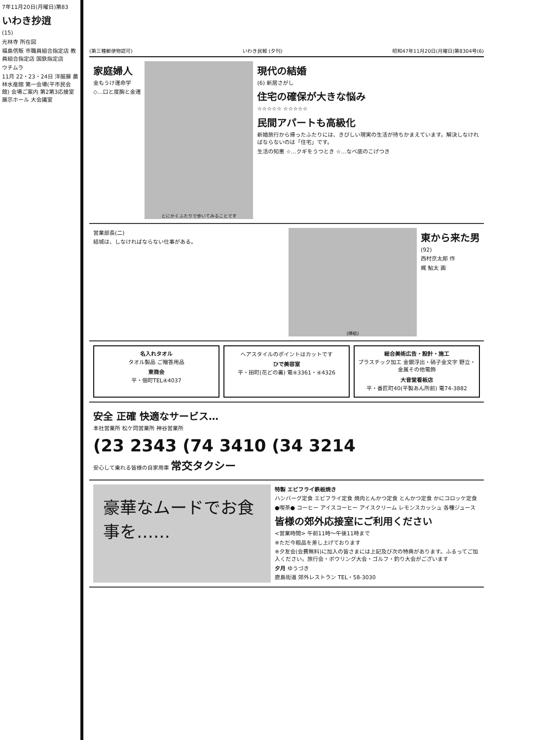7年11月20日(月曜日)第83
いわき抄逍
(15)
光林寺 所在図
福島信販 市職員組合指定店 教員組合指定店 国鉄指定店
ウチムラ
11月 22・23・24日 洋服展 農林水産館 第一会場(平市民会館) 会場ご案内 第2第3応接室 展示ホール 大会議室
(第三種郵便物認可) いわき民報 (夕刊) 昭和47年11月20日(月曜日)第8304号(6)
家庭婦人
金もうけ運命学
◇…口と度胸と金運
とにかくふたりで歩いてみることです
現代の結婚
(6) 新居さがし
住宅の確保が大きな悩み
☆☆☆☆☆ ☆☆☆☆☆
民間アパートも高級化
新婚旅行から帰ったふたりには、きびしい現実の生活が待ちかまえています。解決しなければならないのは「住宅」です。
生活の知恵 ☆…クギをうつとき ☆…なべ底のこげつき
営業部長(二)
結城は、しなければならない仕事がある。
(挿絵)
東から来た男
(92)
西村京太郎 作
梶 鮎太 画
名入れタオル
タオル製品 ご贈答用品
東商会
平・佃町TEL④4037
ヘアスタイルのポイントはカットです
ひで美容室
平・田町(花どの裏) 電④3361・④4326
総合美術広告・設計・施工
プラスチック加工 金銀浮出・硝子金文字 野立・金属その他電飾
大音堂看板店
平・番匠町40(平製あん所前) 電74-3882
安全 正確 快適なサービス…
本社営業所 松ケ岡営業所 神谷営業所
(23 2343 (74 3410 (34 3214
安心して乗れる皆様の自家用車 常交タクシー
豪華なムードでお食事を……
特製 エビフライ鉄板焼き
ハンバーグ定食 エビフライ定食 焼肉とんかつ定食 とんかつ定食 かにコロッケ定食
●喫茶● コーヒー アイスコーヒー アイスクリーム レモンスカッシュ 各種ジュース
皆様の郊外応接室にご利用ください
<営業時間> 午前11時～午後11時まで
※ただ今粗品を差し上げております
※夕友会(会費無料)に加入の皆さまには上記及び次の特典があります。ふるってご加入ください。旅行会・ボウリング大会・ゴルフ・釣り大会がございます
夕月 ゆうづき
鹿島街道 郊外レストラン TEL・58-3030